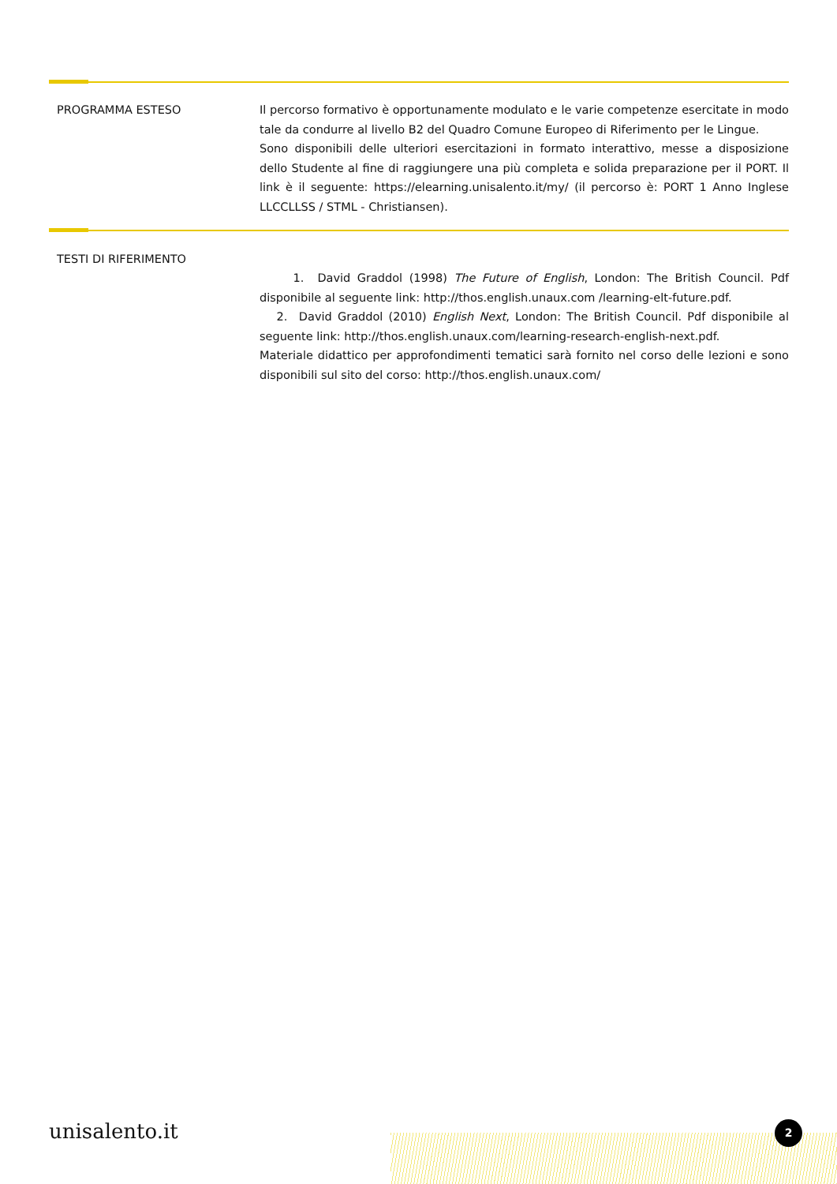PROGRAMMA ESTESO Il percorso formativo è opportunamente modulato e le varie competenze esercitate in modo tale da condurre al livello B2 del Quadro Comune Europeo di Riferimento per le Lingue.
Sono disponibili delle ulteriori esercitazioni in formato interattivo, messe a disposizione dello Studente al fine di raggiungere una più completa e solida preparazione per il PORT. Il link è il seguente: https://elearning.unisalento.it/my/ (il percorso è: PORT 1 Anno Inglese LLCCLLSS / STML - Christiansen).
TESTI DI RIFERIMENTO
1. David Graddol (1998) The Future of English, London: The British Council. Pdf disponibile al seguente link: http://thos.english.unaux.com /learning-elt-future.pdf.
2. David Graddol (2010) English Next, London: The British Council. Pdf disponibile al seguente link: http://thos.english.unaux.com/learning-research-english-next.pdf.
Materiale didattico per approfondimenti tematici sarà fornito nel corso delle lezioni e sono disponibili sul sito del corso: http://thos.english.unaux.com/
unisalento.it 2